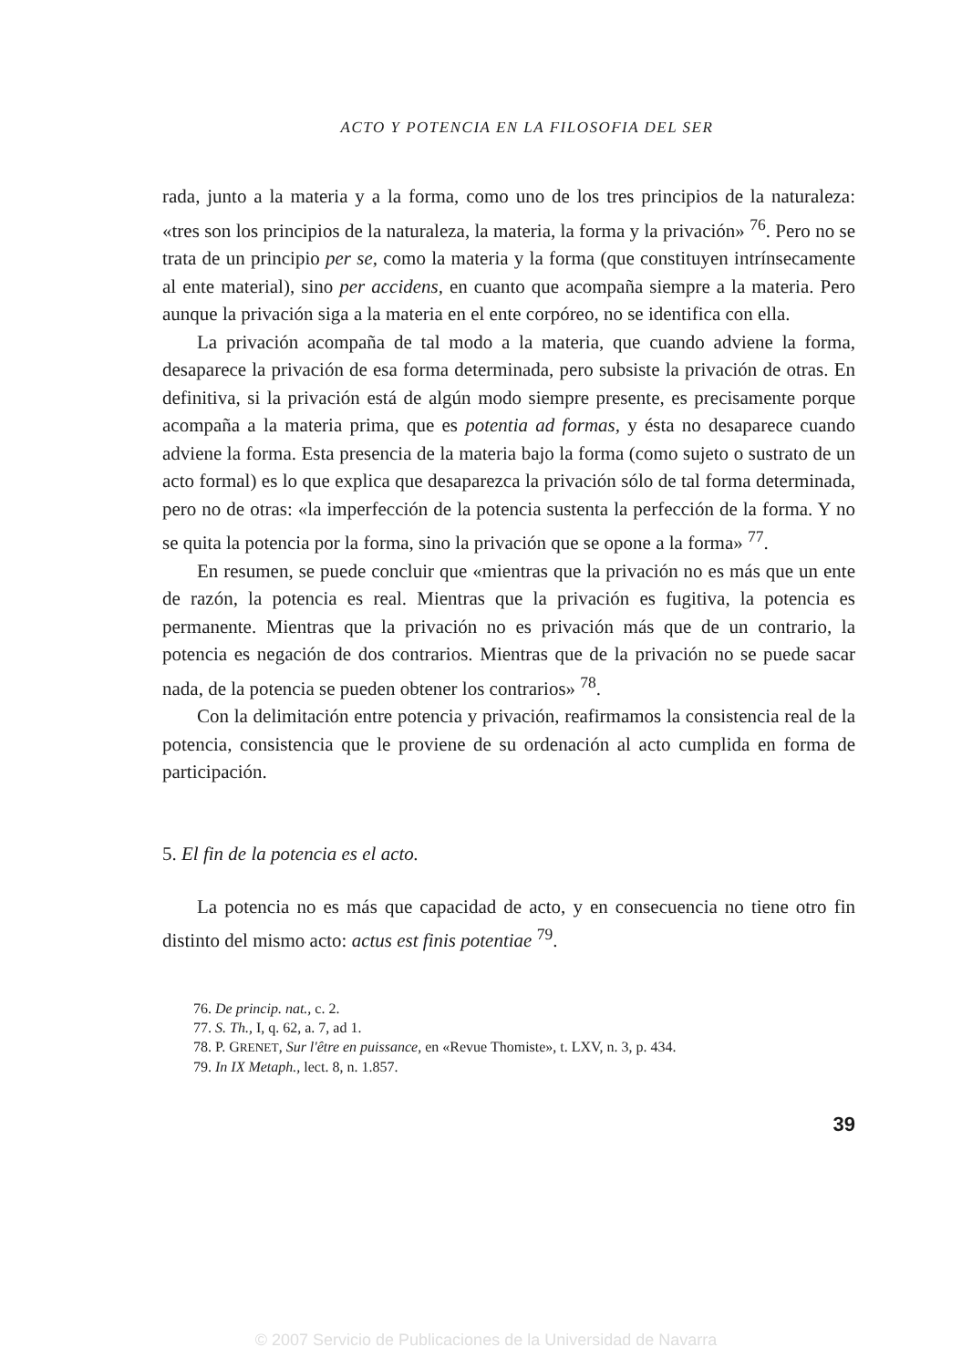ACTO Y POTENCIA EN LA FILOSOFIA DEL SER
rada, junto a la materia y a la forma, como uno de los tres principios de la naturaleza: «tres son los principios de la naturaleza, la materia, la forma y la privación» <sup>76</sup>. Pero no se trata de un principio per se, como la materia y la forma (que constituyen intrínsecamente al ente material), sino per accidens, en cuanto que acompaña siempre a la materia. Pero aunque la privación siga a la materia en el ente corpóreo, no se identifica con ella.
La privación acompaña de tal modo a la materia, que cuando adviene la forma, desaparece la privación de esa forma determinada, pero subsiste la privación de otras. En definitiva, si la privación está de algún modo siempre presente, es precisamente porque acompaña a la materia prima, que es potentia ad formas, y ésta no desaparece cuando adviene la forma. Esta presencia de la materia bajo la forma (como sujeto o sustrato de un acto formal) es lo que explica que desaparezca la privación sólo de tal forma determinada, pero no de otras: «la imperfección de la potencia sustenta la perfección de la forma. Y no se quita la potencia por la forma, sino la privación que se opone a la forma» <sup>77</sup>.
En resumen, se puede concluir que «mientras que la privación no es más que un ente de razón, la potencia es real. Mientras que la privación es fugitiva, la potencia es permanente. Mientras que la privación no es privación más que de un contrario, la potencia es negación de dos contrarios. Mientras que de la privación no se puede sacar nada, de la potencia se pueden obtener los contrarios» <sup>78</sup>.
Con la delimitación entre potencia y privación, reafirmamos la consistencia real de la potencia, consistencia que le proviene de su ordenación al acto cumplida en forma de participación.
5. El fin de la potencia es el acto.
La potencia no es más que capacidad de acto, y en consecuencia no tiene otro fin distinto del mismo acto: actus est finis potentiae <sup>79</sup>.
76. De princip. nat., c. 2.
77. S. Th., I, q. 62, a. 7, ad 1.
78. P. GRENET, Sur l'être en puissance, en «Revue Thomiste», t. LXV, n. 3, p. 434.
79. In IX Metaph., lect. 8, n. 1.857.
39
© 2007 Servicio de Publicaciones de la Universidad de Navarra